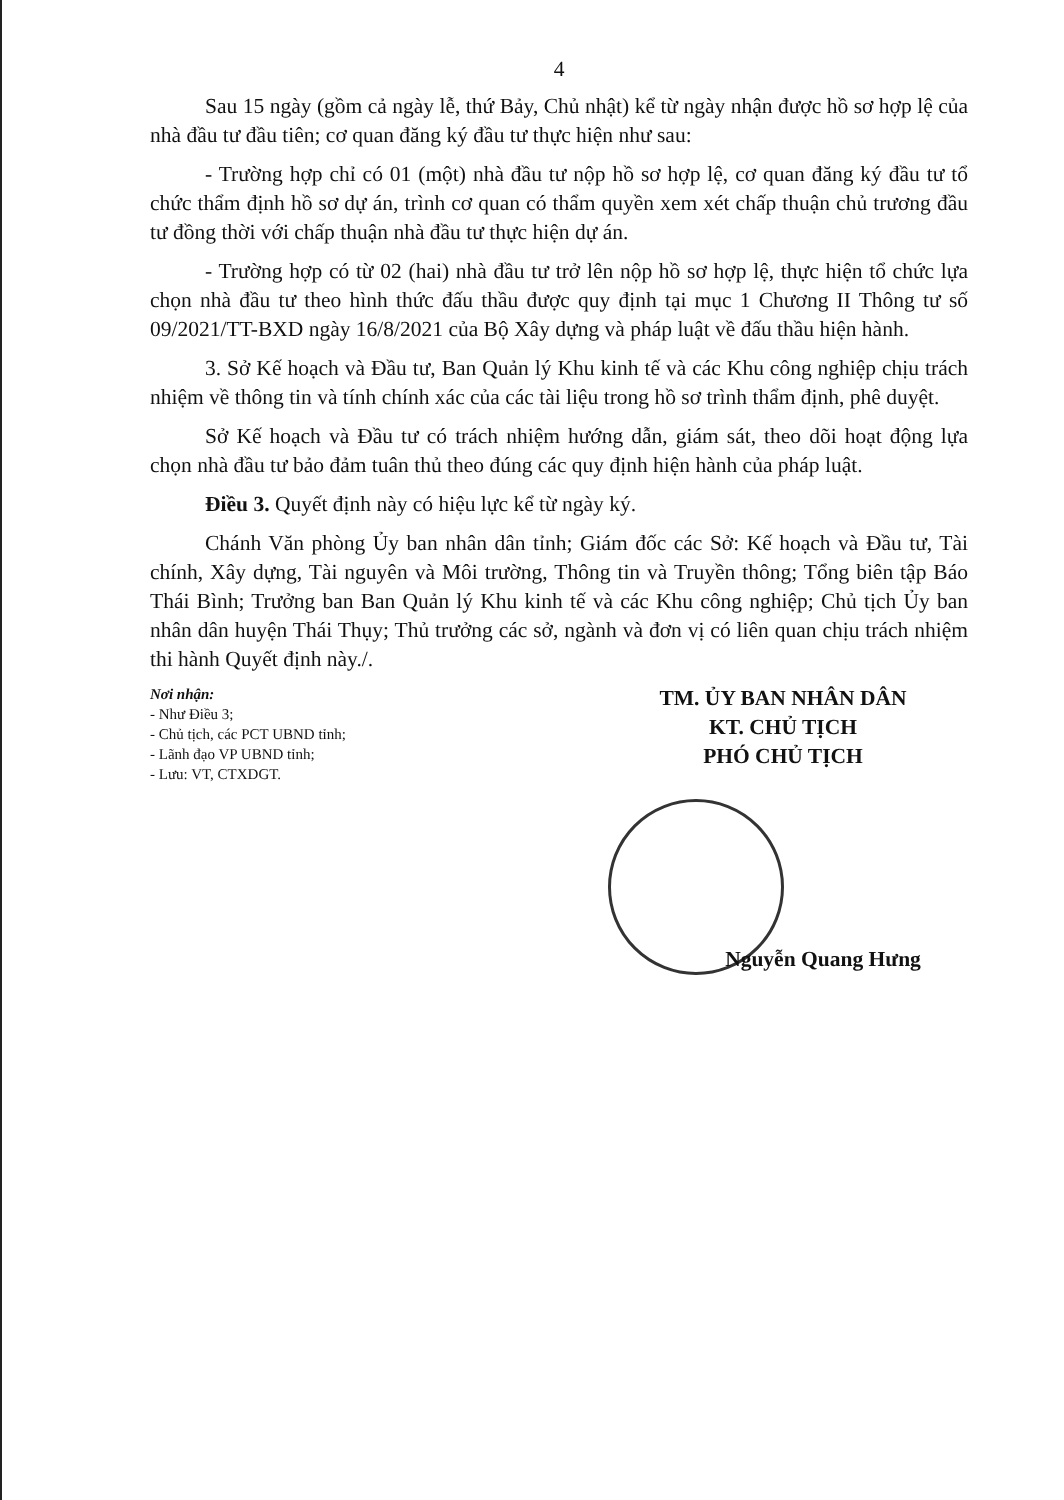4
Sau 15 ngày (gồm cả ngày lễ, thứ Bảy, Chủ nhật) kể từ ngày nhận được hồ sơ hợp lệ của nhà đầu tư đầu tiên; cơ quan đăng ký đầu tư thực hiện như sau:
- Trường hợp chỉ có 01 (một) nhà đầu tư nộp hồ sơ hợp lệ, cơ quan đăng ký đầu tư tổ chức thẩm định hồ sơ dự án, trình cơ quan có thẩm quyền xem xét chấp thuận chủ trương đầu tư đồng thời với chấp thuận nhà đầu tư thực hiện dự án.
- Trường hợp có từ 02 (hai) nhà đầu tư trở lên nộp hồ sơ hợp lệ, thực hiện tổ chức lựa chọn nhà đầu tư theo hình thức đấu thầu được quy định tại mục 1 Chương II Thông tư số 09/2021/TT-BXD ngày 16/8/2021 của Bộ Xây dựng và pháp luật về đấu thầu hiện hành.
3. Sở Kế hoạch và Đầu tư, Ban Quản lý Khu kinh tế và các Khu công nghiệp chịu trách nhiệm về thông tin và tính chính xác của các tài liệu trong hồ sơ trình thẩm định, phê duyệt.
Sở Kế hoạch và Đầu tư có trách nhiệm hướng dẫn, giám sát, theo dõi hoạt động lựa chọn nhà đầu tư bảo đảm tuân thủ theo đúng các quy định hiện hành của pháp luật.
Điều 3. Quyết định này có hiệu lực kể từ ngày ký.
Chánh Văn phòng Ủy ban nhân dân tỉnh; Giám đốc các Sở: Kế hoạch và Đầu tư, Tài chính, Xây dựng, Tài nguyên và Môi trường, Thông tin và Truyền thông; Tổng biên tập Báo Thái Bình; Trưởng ban Ban Quản lý Khu kinh tế và các Khu công nghiệp; Chủ tịch Ủy ban nhân dân huyện Thái Thụy; Thủ trưởng các sở, ngành và đơn vị có liên quan chịu trách nhiệm thi hành Quyết định này./.
Nơi nhận:
- Như Điều 3;
- Chủ tịch, các PCT UBND tỉnh;
- Lãnh đạo VP UBND tỉnh;
- Lưu: VT, CTXDGT.
TM. ỦY BAN NHÂN DÂN
KT. CHỦ TỊCH
PHÓ CHỦ TỊCH
Nguyễn Quang Hưng